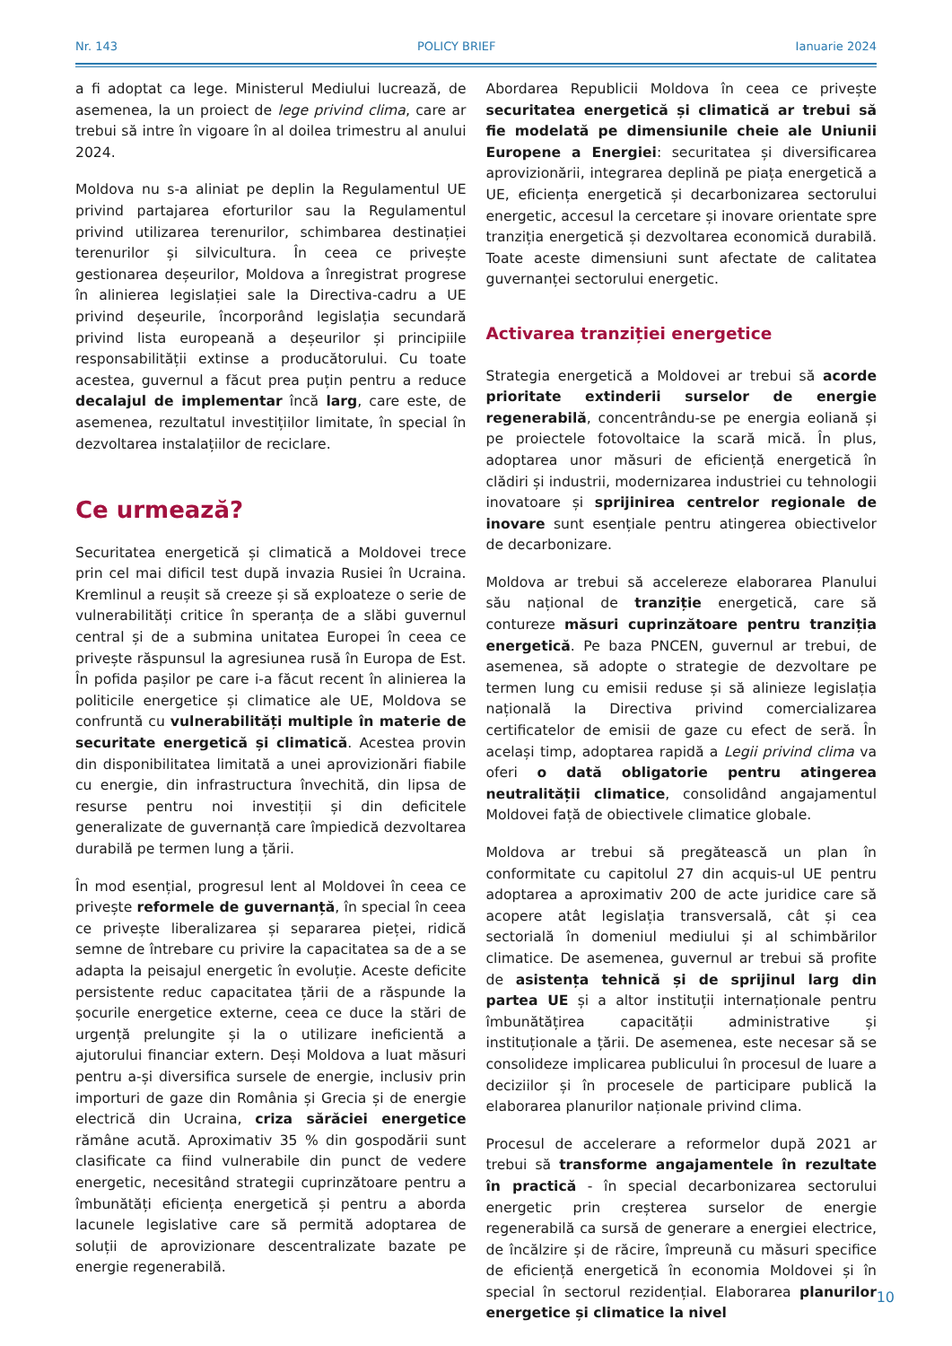Nr. 143 POLICY BRIEF Ianuarie 2024
a fi adoptat ca lege. Ministerul Mediului lucrează, de asemenea, la un proiect de lege privind clima, care ar trebui să intre în vigoare în al doilea trimestru al anului 2024.
Moldova nu s-a aliniat pe deplin la Regulamentul UE privind partajarea eforturilor sau la Regulamentul privind utilizarea terenurilor, schimbarea destinației terenurilor și silvicultura. În ceea ce privește gestionarea deșeurilor, Moldova a înregistrat progrese în alinierea legislației sale la Directiva-cadru a UE privind deșeurile, încorporând legislația secundară privind lista europeană a deșeurilor și principiile responsabilității extinse a producătorului. Cu toate acestea, guvernul a făcut prea puțin pentru a reduce decalajul de implementar încă larg, care este, de asemenea, rezultatul investițiilor limitate, în special în dezvoltarea instalațiilor de reciclare.
Ce urmează?
Securitatea energetică și climatică a Moldovei trece prin cel mai dificil test după invazia Rusiei în Ucraina. Kremlinul a reușit să creeze și să exploateze o serie de vulnerabilități critice în speranța de a slăbi guvernul central și de a submina unitatea Europei în ceea ce privește răspunsul la agresiunea rusă în Europa de Est. În pofida pașilor pe care i-a făcut recent în alinierea la politicile energetice și climatice ale UE, Moldova se confruntă cu vulnerabilități multiple în materie de securitate energetică și climatică. Acestea provin din disponibilitatea limitată a unei aprovizionări fiabile cu energie, din infrastructura învechită, din lipsa de resurse pentru noi investiții și din deficitele generalizate de guvernanță care împiedică dezvoltarea durabilă pe termen lung a țării.
În mod esențial, progresul lent al Moldovei în ceea ce privește reformele de guvernanță, în special în ceea ce privește liberalizarea și separarea pieței, ridică semne de întrebare cu privire la capacitatea sa de a se adapta la peisajul energetic în evoluție. Aceste deficite persistente reduc capacitatea țării de a răspunde la șocurile energetice externe, ceea ce duce la stări de urgență prelungite și la o utilizare ineficientă a ajutorului financiar extern. Deși Moldova a luat măsuri pentru a-și diversifica sursele de energie, inclusiv prin importuri de gaze din România și Grecia și de energie electrică din Ucraina, criza sărăciei energetice rămâne acută. Aproximativ 35 % din gospodării sunt clasificate ca fiind vulnerabile din punct de vedere energetic, necesitând strategii cuprinzătoare pentru a îmbunătăți eficiența energetică și pentru a aborda lacunele legislative care să permită adoptarea de soluții de aprovizionare descentralizate bazate pe energie regenerabilă.
Abordarea Republicii Moldova în ceea ce privește securitatea energetică și climatică ar trebui să fie modelată pe dimensiunile cheie ale Uniunii Europene a Energiei: securitatea și diversificarea aprovizionării, integrarea deplină pe piața energetică a UE, eficiența energetică și decarbonizarea sectorului energetic, accesul la cercetare și inovare orientate spre tranziția energetică și dezvoltarea economică durabilă. Toate aceste dimensiuni sunt afectate de calitatea guvernanței sectorului energetic.
Activarea tranziției energetice
Strategia energetică a Moldovei ar trebui să acorde prioritate extinderii surselor de energie regenerabilă, concentrându-se pe energia eoliană și pe proiectele fotovoltaice la scară mică. În plus, adoptarea unor măsuri de eficiență energetică în clădiri și industrii, modernizarea industriei cu tehnologii inovatoare și sprijinirea centrelor regionale de inovare sunt esențiale pentru atingerea obiectivelor de decarbonizare.
Moldova ar trebui să accelereze elaborarea Planului său național de tranziție energetică, care să contureze măsuri cuprinzătoare pentru tranziția energetică. Pe baza PNCEN, guvernul ar trebui, de asemenea, să adopte o strategie de dezvoltare pe termen lung cu emisii reduse și să alinieze legislația națională la Directiva privind comercializarea certificatelor de emisii de gaze cu efect de seră. În același timp, adoptarea rapidă a Legii privind clima va oferi o dată obligatorie pentru atingerea neutralității climatice, consolidând angajamentul Moldovei față de obiectivele climatice globale.
Moldova ar trebui să pregătească un plan în conformitate cu capitolul 27 din acquis-ul UE pentru adoptarea a aproximativ 200 de acte juridice care să acopere atât legislația transversală, cât și cea sectorială în domeniul mediului și al schimbărilor climatice. De asemenea, guvernul ar trebui să profite de asistența tehnică și de sprijinul larg din partea UE și a altor instituții internaționale pentru îmbunătățirea capacității administrative și instituționale a țării. De asemenea, este necesar să se consolideze implicarea publicului în procesul de luare a deciziilor și în procesele de participare publică la elaborarea planurilor naționale privind clima.
Procesul de accelerare a reformelor după 2021 ar trebui să transforme angajamentele în rezultate în practică - în special decarbonizarea sectorului energetic prin creșterea surselor de energie regenerabilă ca sursă de generare a energiei electrice, de încălzire și de răcire, împreună cu măsuri specifice de eficiență energetică în economia Moldovei și în special în sectorul rezidențial. Elaborarea planurilor energetice și climatice la nivel
10